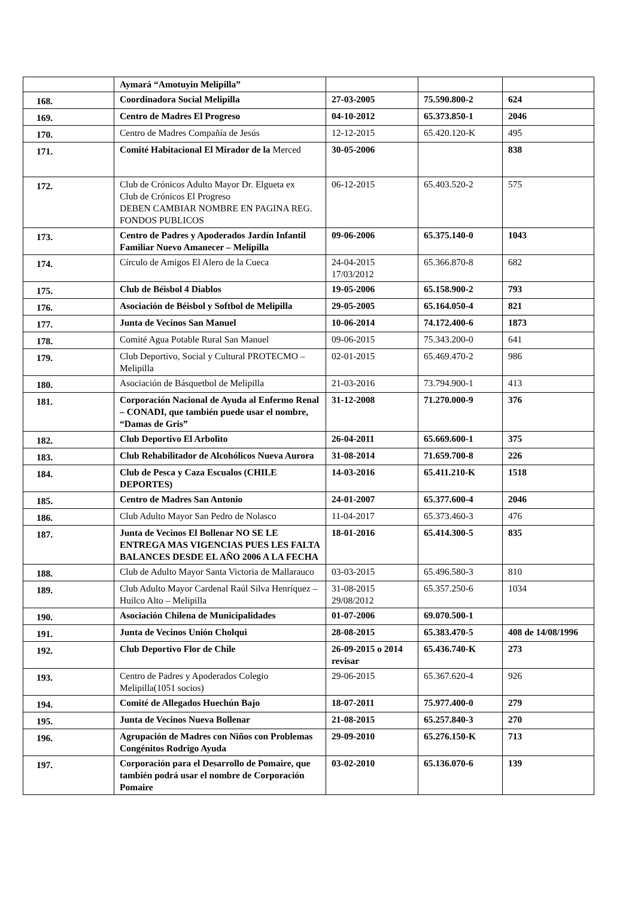| | Aymará “Amotuyin Melipilla” | | | |
| 168. | Coordinadora Social Melipilla | 27-03-2005 | 75.590.800-2 | 624 |
| 169. | Centro de Madres El Progreso | 04-10-2012 | 65.373.850-1 | 2046 |
| 170. | Centro de Madres Compañía de Jesús | 12-12-2015 | 65.420.120-K | 495 |
| 171. | Comité Habitacional El Mirador de la Merced | 30-05-2006 | | 838 |
| 172. | Club de Crónicos Adulto Mayor Dr. Elgueta ex Club de Crónicos El Progreso DEBEN CAMBIAR NOMBRE EN PAGINA REG. FONDOS PUBLICOS | 06-12-2015 | 65.403.520-2 | 575 |
| 173. | Centro de Padres y Apoderados Jardín Infantil Familiar Nuevo Amanecer – Melipilla | 09-06-2006 | 65.375.140-0 | 1043 |
| 174. | Círculo de Amigos El Alero de la Cueca | 24-04-2015 17/03/2012 | 65.366.870-8 | 682 |
| 175. | Club de Béisbol 4 Diablos | 19-05-2006 | 65.158.900-2 | 793 |
| 176. | Asociación de Béisbol y Softbol de Melipilla | 29-05-2005 | 65.164.050-4 | 821 |
| 177. | Junta de Vecinos San Manuel | 10-06-2014 | 74.172.400-6 | 1873 |
| 178. | Comité Agua Potable Rural San Manuel | 09-06-2015 | 75.343.200-0 | 641 |
| 179. | Club Deportivo, Social y Cultural PROTECMO – Melipilla | 02-01-2015 | 65.469.470-2 | 986 |
| 180. | Asociación de Básquetbol de Melipilla | 21-03-2016 | 73.794.900-1 | 413 |
| 181. | Corporación Nacional de Ayuda al Enfermo Renal – CONADI, que también puede usar el nombre, “Damas de Gris” | 31-12-2008 | 71.270.000-9 | 376 |
| 182. | Club Deportivo El Arbolito | 26-04-2011 | 65.669.600-1 | 375 |
| 183. | Club Rehabilitador de Alcohólicos Nueva Aurora | 31-08-2014 | 71.659.700-8 | 226 |
| 184. | Club de Pesca y Caza Escualos (CHILE DEPORTES) | 14-03-2016 | 65.411.210-K | 1518 |
| 185. | Centro de Madres San Antonio | 24-01-2007 | 65.377.600-4 | 2046 |
| 186. | Club Adulto Mayor San Pedro de Nolasco | 11-04-2017 | 65.373.460-3 | 476 |
| 187. | Junta de Vecinos El Bollenar NO SE LE ENTREGA MAS VIGENCIAS PUES LES FALTA BALANCES DESDE EL AÑO 2006 A LA FECHA | 18-01-2016 | 65.414.300-5 | 835 |
| 188. | Club de Adulto Mayor Santa Victoria de Mallarauco | 03-03-2015 | 65.496.580-3 | 810 |
| 189. | Club Adulto Mayor Cardenal Raúl Silva Henríquez – Huilco Alto – Melipilla | 31-08-2015 29/08/2012 | 65.357.250-6 | 1034 |
| 190. | Asociación Chilena de Municipalidades | 01-07-2006 | 69.070.500-1 | |
| 191. | Junta de Vecinos Unión Cholqui | 28-08-2015 | 65.383.470-5 | 408 de 14/08/1996 |
| 192. | Club Deportivo Flor de Chile | 26-09-2015 o 2014 revisar | 65.436.740-K | 273 |
| 193. | Centro de Padres y Apoderados Colegio Melipilla(1051 socios) | 29-06-2015 | 65.367.620-4 | 926 |
| 194. | Comité de Allegados Huechún Bajo | 18-07-2011 | 75.977.400-0 | 279 |
| 195. | Junta de Vecinos Nueva Bollenar | 21-08-2015 | 65.257.840-3 | 270 |
| 196. | Agrupación de Madres con Niños con Problemas Congénitos Rodrigo Ayuda | 29-09-2010 | 65.276.150-K | 713 |
| 197. | Corporación para el Desarrollo de Pomaire, que también podrá usar el nombre de Corporación Pomaire | 03-02-2010 | 65.136.070-6 | 139 |